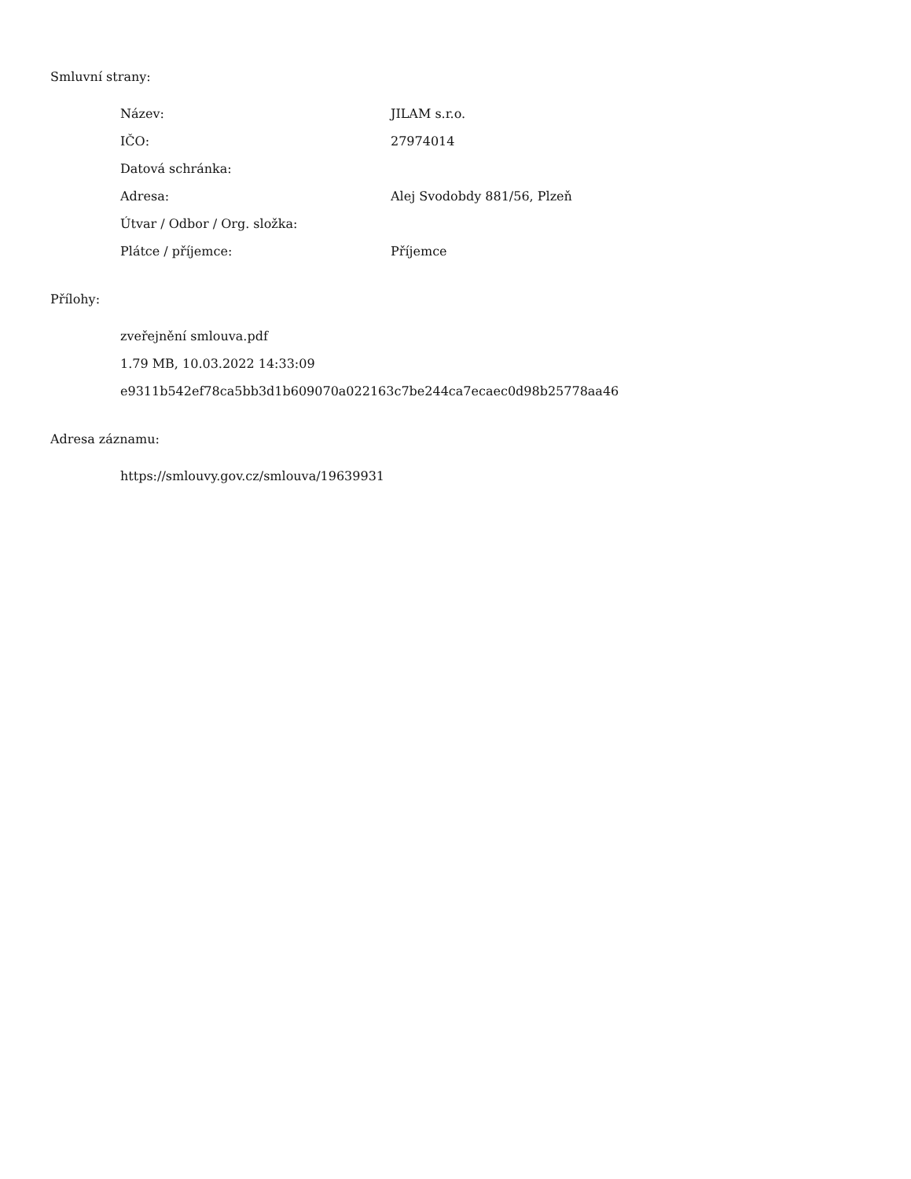Smluvní strany:
| Název: | JILAM s.r.o. |
| IČO: | 27974014 |
| Datová schránka: | |
| Adresa: | Alej Svodobdy 881/56, Plzeň |
| Útvar / Odbor / Org. složka: | |
| Plátce / příjemce: | Příjemce |
Přílohy:
zveřejnění smlouva.pdf
1.79 MB, 10.03.2022 14:33:09
e9311b542ef78ca5bb3d1b609070a022163c7be244ca7ecaec0d98b25778aa46
Adresa záznamu:
https://smlouvy.gov.cz/smlouva/19639931